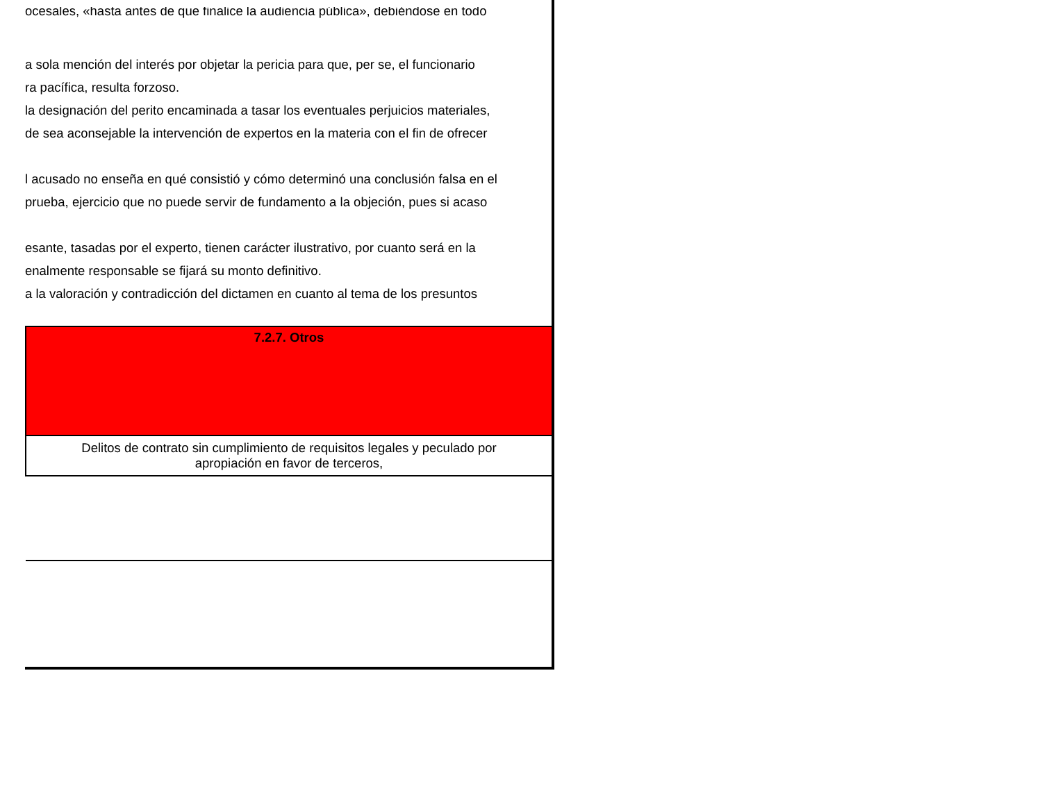ocesales, «hasta antes de que finalice la audiencia pública», debiéndose en todo
a sola mención del interés por objetar la pericia para que, per se, el funcionario
ra pacífica, resulta forzoso.
la designación del perito encaminada a tasar los eventuales perjuicios materiales,
de sea aconsejable la intervención de expertos en la materia con el fin de ofrecer
l acusado no enseña en qué consistió y cómo determinó una conclusión falsa en el
prueba, ejercicio que no puede servir de fundamento a la objeción, pues si acaso
esante, tasadas por el experto, tienen carácter ilustrativo, por cuanto será en la
enalmente responsable se fijará su monto definitivo.
a la valoración y contradicción del dictamen en cuanto al tema de los presuntos
| 7.2.7. Otros |
| Delitos de contrato sin cumplimiento de requisitos legales y peculado por apropiación en favor de terceros, |